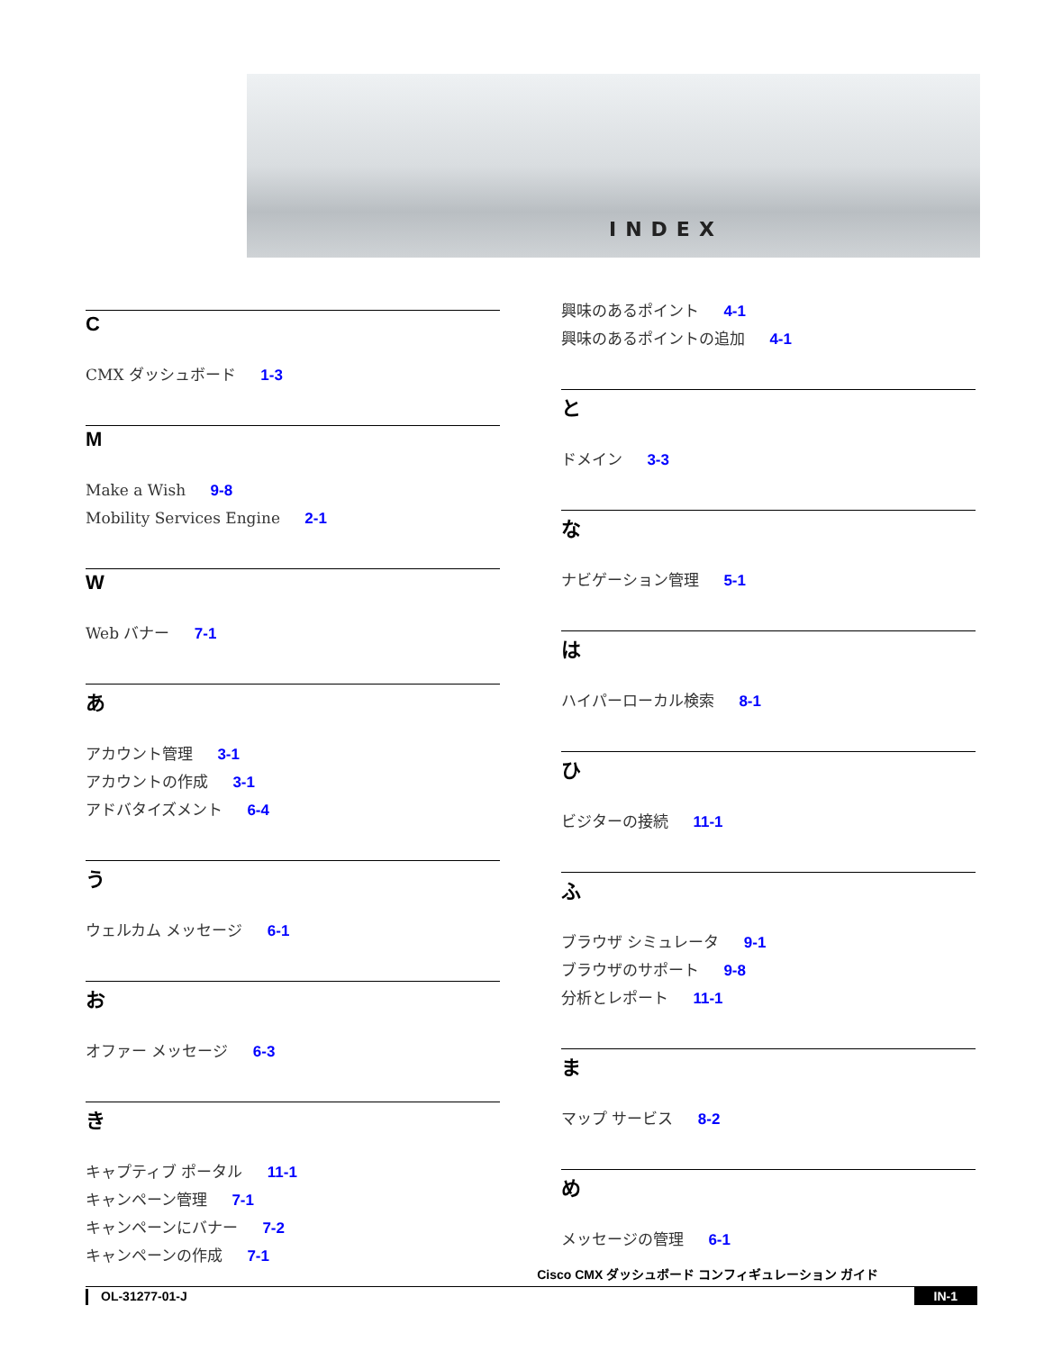INDEX
C
CMX ダッシュボード 1-3
M
Make a Wish 9-8
Mobility Services Engine 2-1
W
Web バナー 7-1
あ
アカウント管理 3-1
アカウントの作成 3-1
アドバタイズメント 6-4
う
ウェルカム メッセージ 6-1
お
オファー メッセージ 6-3
き
キャプティブ ポータル 11-1
キャンペーン管理 7-1
キャンペーンにバナー 7-2
キャンペーンの作成 7-1
興味のあるポイント 4-1
興味のあるポイントの追加 4-1
と
ドメイン 3-3
な
ナビゲーション管理 5-1
は
ハイパーローカル検索 8-1
ひ
ビジターの接続 11-1
ふ
ブラウザ シミュレータ 9-1
ブラウザのサポート 9-8
分析とレポート 11-1
ま
マップ サービス 8-2
め
メッセージの管理 6-1
Cisco CMX ダッシュボード コンフィギュレーション ガイド
OL-31277-01-J IN-1